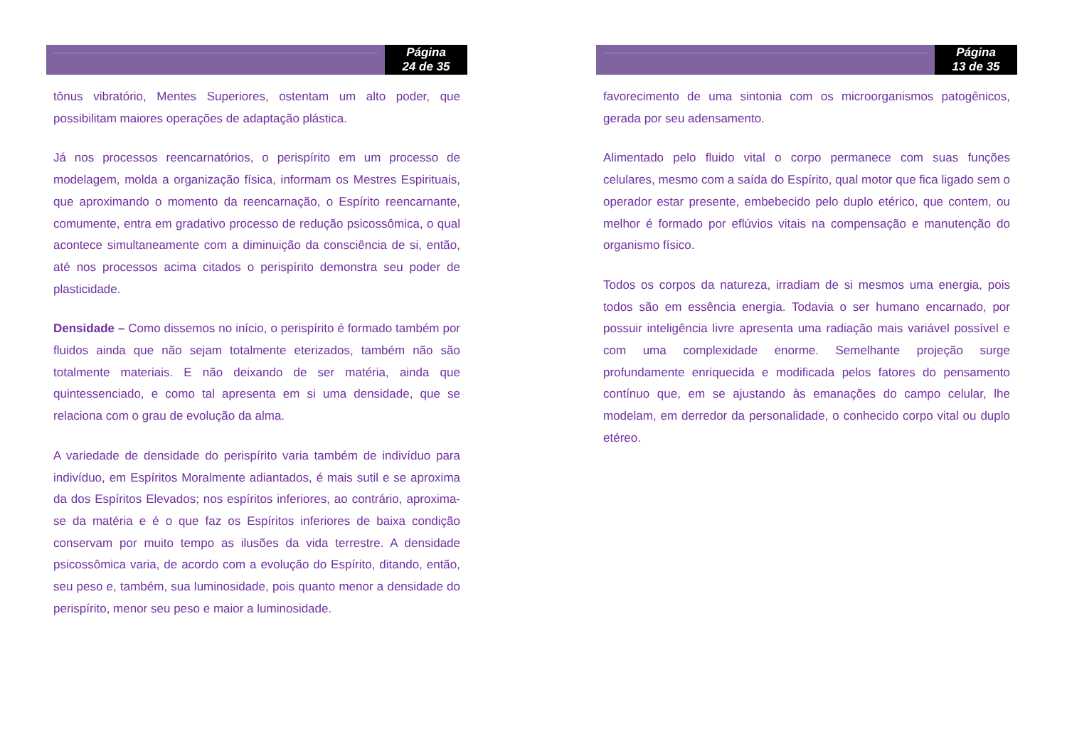Página
24 de 35
tônus vibratório, Mentes Superiores, ostentam um alto poder, que possibilitam maiores operações de adaptação plástica.
Já nos processos reencarnatórios, o perispírito em um processo de modelagem, molda a organização física, informam os Mestres Espirituais, que aproximando o momento da reencarnação, o Espírito reencarnante, comumente, entra em gradativo processo de redução psicossômica, o qual acontece simultaneamente com a diminuição da consciência de si, então, até nos processos acima citados o perispírito demonstra seu poder de plasticidade.
Densidade – Como dissemos no início, o perispírito é formado também por fluidos ainda que não sejam totalmente eterizados, também não são totalmente materiais. E não deixando de ser matéria, ainda que quintessenciado, e como tal apresenta em si uma densidade, que se relaciona com o grau de evolução da alma.
A variedade de densidade do perispírito varia também de indivíduo para indivíduo, em Espíritos Moralmente adiantados, é mais sutil e se aproxima da dos Espíritos Elevados; nos espíritos inferiores, ao contrário, aproxima-se da matéria e é o que faz os Espíritos inferiores de baixa condição conservam por muito tempo as ilusões da vida terrestre. A densidade psicossômica varia, de acordo com a evolução do Espírito, ditando, então, seu peso e, também, sua luminosidade, pois quanto menor a densidade do perispírito, menor seu peso e maior a luminosidade.
Página
13 de 35
favorecimento de uma sintonia com os microorganismos patogênicos, gerada por seu adensamento.
Alimentado pelo fluido vital o corpo permanece com suas funções celulares, mesmo com a saída do Espírito, qual motor que fica ligado sem o operador estar presente, embebecido pelo duplo etérico, que contem, ou melhor é formado por eflúvios vitais na compensação e manutenção do organismo físico.
Todos os corpos da natureza, irradiam de si mesmos uma energia, pois todos são em essência energia. Todavia o ser humano encarnado, por possuir inteligência livre apresenta uma radiação mais variável possível e com uma complexidade enorme. Semelhante projeção surge profundamente enriquecida e modificada pelos fatores do pensamento contínuo que, em se ajustando às emanações do campo celular, lhe modelam, em derredor da personalidade, o conhecido corpo vital ou duplo etéreo.